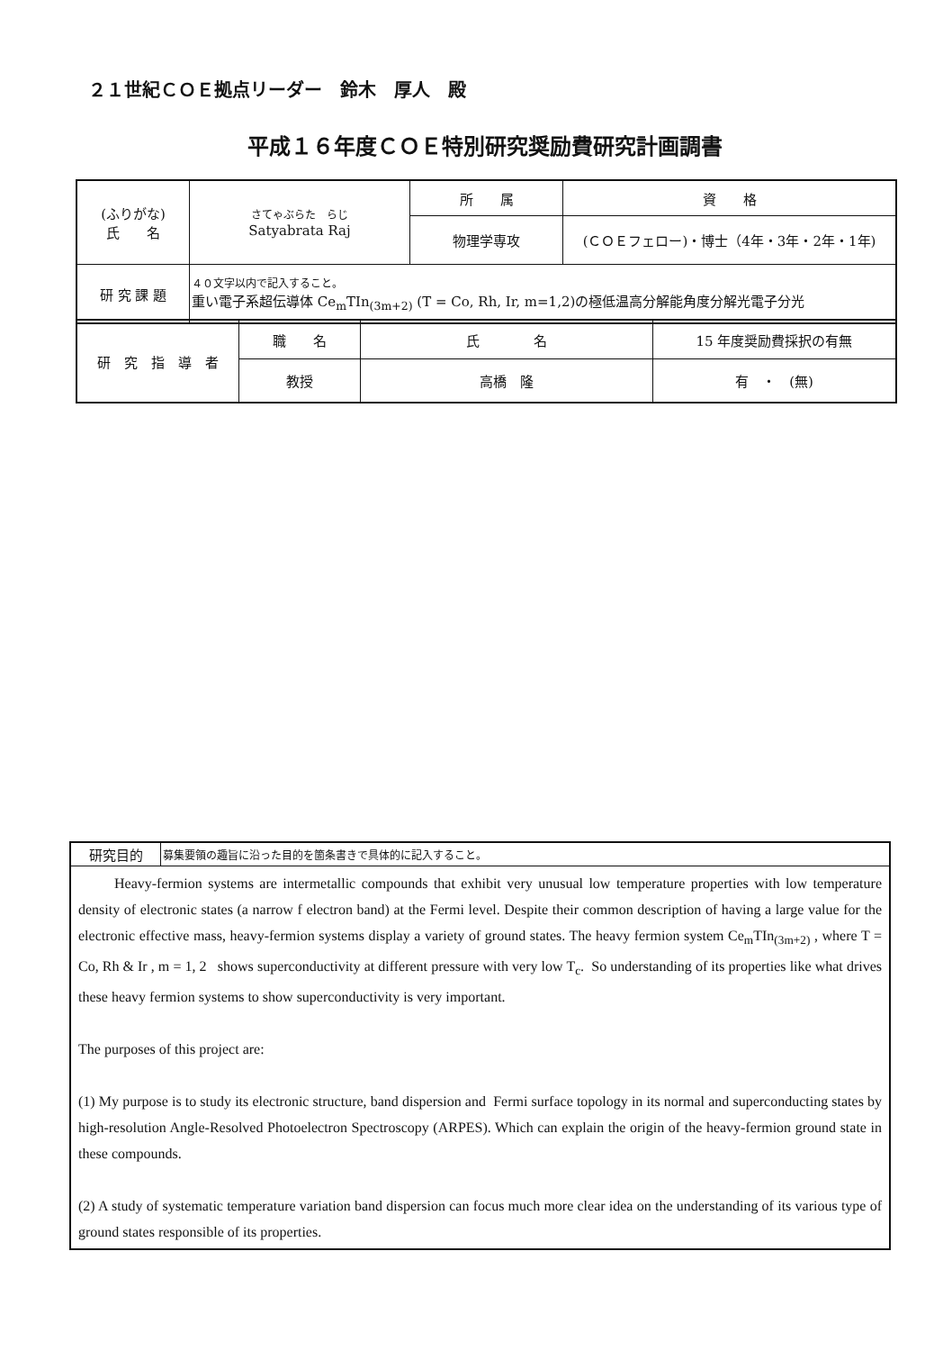２１世紀ＣＯＥ拠点リーダー　鈴木　厚人　殿
平成１６年度ＣＯＥ特別研究奨励費研究計画調書
| (ふりがな) 氏 名 | さてゃぶらた らじ Satyabrata Raj | 所 属 | 資 格 |
| | | 物理学専攻 | (ＣＯＥフェロー)・博士（4年・3年・2年・1年) |
| 研 究 課 題 | ４０文字以内で記入すること。 重い電子系超伝導体 Ce<sub>m</sub>TIn<sub>(3m+2)</sub> (T = Co, Rh, Ir, m=1,2)の極低温高分解能角度分解光電子分光 | | |
| 研 究 指 導 者 | 職 名 | 氏 名 | 15 年度奨励費採択の有無 |
| | 教授 | 高橋 隆 | 有 ・ (無) |
| 研究目的 | 募集要領の趣旨に沿った目的を箇条書きで具体的に記入すること。 |
| Heavy-fermion systems are intermetallic compounds that exhibit very unusual low temperature properties with low temperature density of electronic states (a narrow f electron band) at the Fermi level. Despite their common description of having a large value for the electronic effective mass, heavy-fermion systems display a variety of ground states. The heavy fermion system Ce<sub>m</sub>TIn<sub>(3m+2)</sub> , where T = Co, Rh & Ir , m = 1, 2 shows superconductivity at different pressure with very low T<sub>c</sub>. So understanding of its properties like what drives these heavy fermion systems to show superconductivity is very important. The purposes of this project are: (1) My purpose is to study its electronic structure, band dispersion and Fermi surface topology in its normal and superconducting states by high-resolution Angle-Resolved Photoelectron Spectroscopy (ARPES). Which can explain the origin of the heavy-fermion ground state in these compounds. (2) A study of systematic temperature variation band dispersion can focus much more clear idea on the understanding of its various type of ground states responsible of its properties. | |